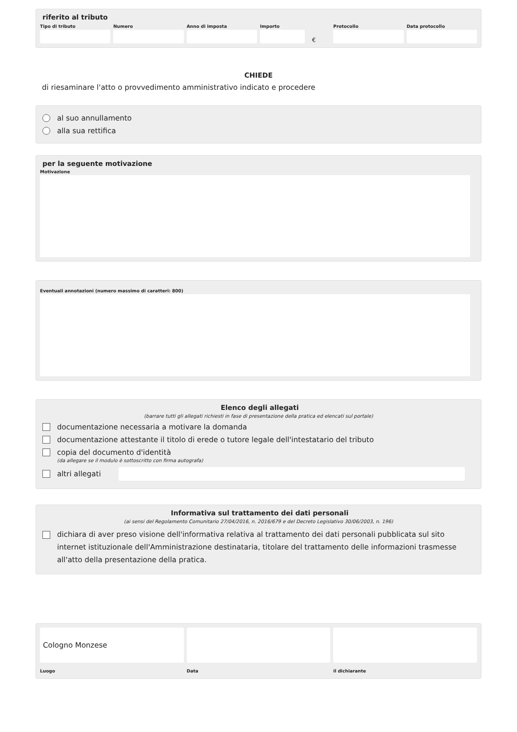riferito al tributo
Tipo di tributo Numero Anno di imposta Importo
€
Protocollo Data protocollo
CHIEDE
di riesaminare l'atto o provvedimento amministrativo indicato e procedere
al suo annullamento
alla sua rettifica
per la seguente motivazione
Motivazione
Eventuali annotazioni (numero massimo di caratteri: 800)
Elenco degli allegati
(barrare tutti gli allegati richiesti in fase di presentazione della pratica ed elencati sul portale)
documentazione necessaria a motivare la domanda
documentazione attestante il titolo di erede o tutore legale dell'intestatario del tributo
copia del documento d'identità
(da allegare se il modulo è sottoscritto con firma autografa)
altri allegati
Informativa sul trattamento dei dati personali
(ai sensi del Regolamento Comunitario 27/04/2016, n. 2016/679 e del Decreto Legislativo 30/06/2003, n. 196)
dichiara di aver preso visione dell'informativa relativa al trattamento dei dati personali pubblicata sul sito internet istituzionale dell'Amministrazione destinataria, titolare del trattamento delle informazioni trasmesse all'atto della presentazione della pratica.
Cologno Monzese
Luogo
Data il dichiarante